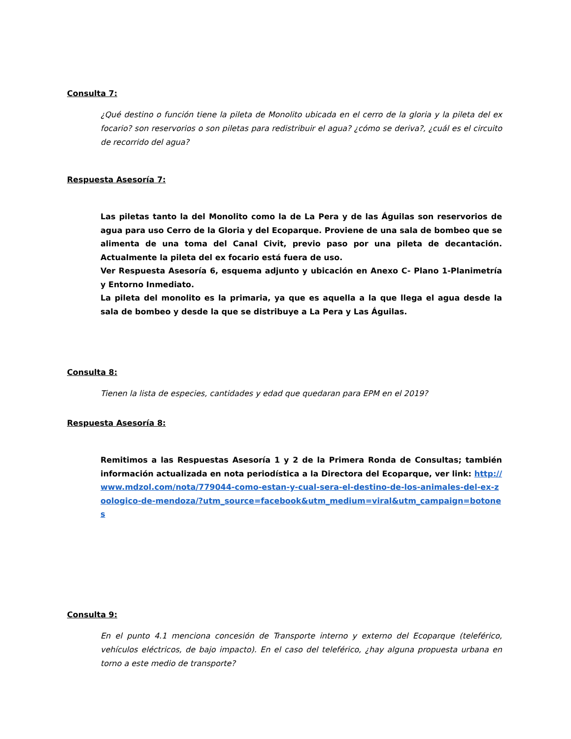Consulta 7:
¿Qué destino o función tiene la pileta de Monolito ubicada en el cerro de la gloria y la pileta del ex focario? son reservorios o son piletas para redistribuir el agua? ¿cómo se deriva?, ¿cuál es el circuito de recorrido del agua?
Respuesta Asesoría 7:
Las piletas tanto la del Monolito como la de La Pera y de las Águilas son reservorios de agua para uso Cerro de la Gloria y del Ecoparque. Proviene de una sala de bombeo que se alimenta de una toma del Canal Civit, previo paso por una pileta de decantación. Actualmente la pileta del ex focario está fuera de uso.
Ver Respuesta Asesoría 6, esquema adjunto y ubicación en Anexo C- Plano 1-Planimetría y Entorno Inmediato.
La pileta del monolito es la primaria, ya que es aquella a la que llega el agua desde la sala de bombeo y desde la que se distribuye a La Pera y Las Águilas.
Consulta 8:
Tienen la lista de especies, cantidades y edad que quedaran para EPM en el 2019?
Respuesta Asesoría 8:
Remitimos a las Respuestas Asesoría 1 y 2 de la Primera Ronda de Consultas; también información actualizada en nota periodística a la Directora del Ecoparque, ver link: http://www.mdzol.com/nota/779044-como-estan-y-cual-sera-el-destino-de-los-animales-del-ex-zoologico-de-mendoza/?utm_source=facebook&utm_medium=viral&utm_campaign=botones
Consulta 9:
En el punto 4.1 menciona concesión de Transporte interno y externo del Ecoparque (teleférico, vehículos eléctricos, de bajo impacto). En el caso del teleférico, ¿hay alguna propuesta urbana en torno a este medio de transporte?